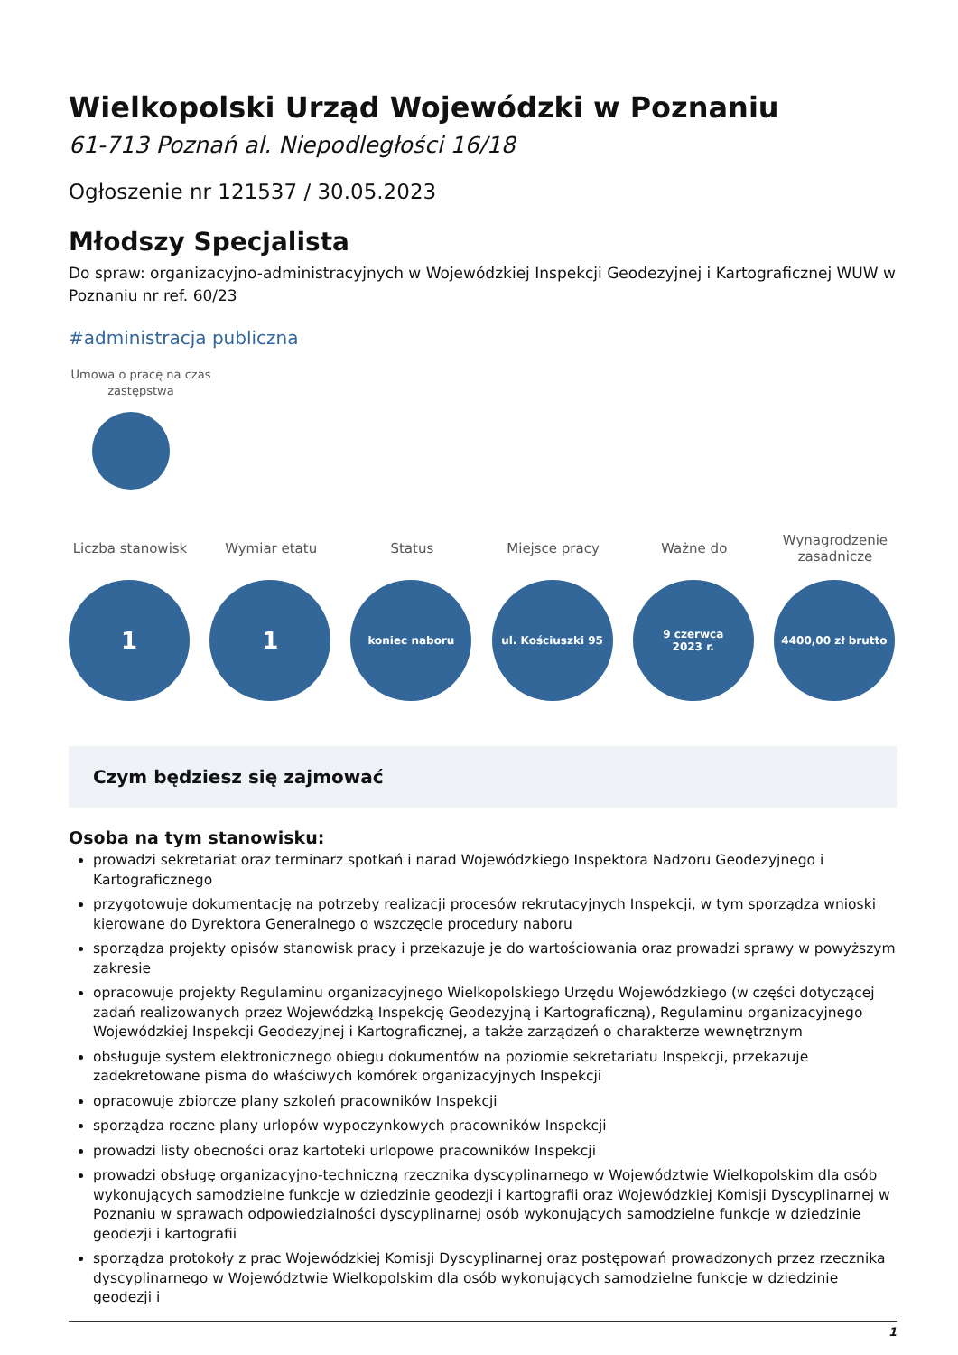Wielkopolski Urząd Wojewódzki w Poznaniu
61-713 Poznań al. Niepodległości 16/18
Ogłoszenie nr 121537 / 30.05.2023
Młodszy Specjalista
Do spraw: organizacyjno-administracyjnych w Wojewódzkiej Inspekcji Geodezyjnej i Kartograficznej WUW w Poznaniu nr ref. 60/23
#administracja publiczna
Umowa o pracę na czas zastępstwa
Liczba stanowisk
1
Wymiar etatu
1
Status
koniec naboru
Miejsce pracy
ul. Kościuszki 95
Ważne do
9 czerwca
2023 r.
Wynagrodzenie zasadnicze
4400,00 zł brutto
Czym będziesz się zajmować
Osoba na tym stanowisku:
prowadzi sekretariat oraz terminarz spotkań i narad Wojewódzkiego Inspektora Nadzoru Geodezyjnego i Kartograficznego
przygotowuje dokumentację na potrzeby realizacji procesów rekrutacyjnych Inspekcji, w tym sporządza wnioski kierowane do Dyrektora Generalnego o wszczęcie procedury naboru
sporządza projekty opisów stanowisk pracy i przekazuje je do wartościowania oraz prowadzi sprawy w powyższym zakresie
opracowuje projekty Regulaminu organizacyjnego Wielkopolskiego Urzędu Wojewódzkiego (w części dotyczącej zadań realizowanych przez Wojewódzką Inspekcję Geodezyjną i Kartograficzną), Regulaminu organizacyjnego Wojewódzkiej Inspekcji Geodezyjnej i Kartograficznej, a także zarządzeń o charakterze wewnętrznym
obsługuje system elektronicznego obiegu dokumentów na poziomie sekretariatu Inspekcji, przekazuje zadekretowane pisma do właściwych komórek organizacyjnych Inspekcji
opracowuje zbiorcze plany szkoleń pracowników Inspekcji
sporządza roczne plany urlopów wypoczynkowych pracowników Inspekcji
prowadzi listy obecności oraz kartoteki urlopowe pracowników Inspekcji
prowadzi obsługę organizacyjno-techniczną rzecznika dyscyplinarnego w Województwie Wielkopolskim dla osób wykonujących samodzielne funkcje w dziedzinie geodezji i kartografii oraz Wojewódzkiej Komisji Dyscyplinarnej w Poznaniu w sprawach odpowiedzialności dyscyplinarnej osób wykonujących samodzielne funkcje w dziedzinie geodezji i kartografii
sporządza protokoły z prac Wojewódzkiej Komisji Dyscyplinarnej oraz postępowań prowadzonych przez rzecznika dyscyplinarnego w Województwie Wielkopolskim dla osób wykonujących samodzielne funkcje w dziedzinie geodezji i
1